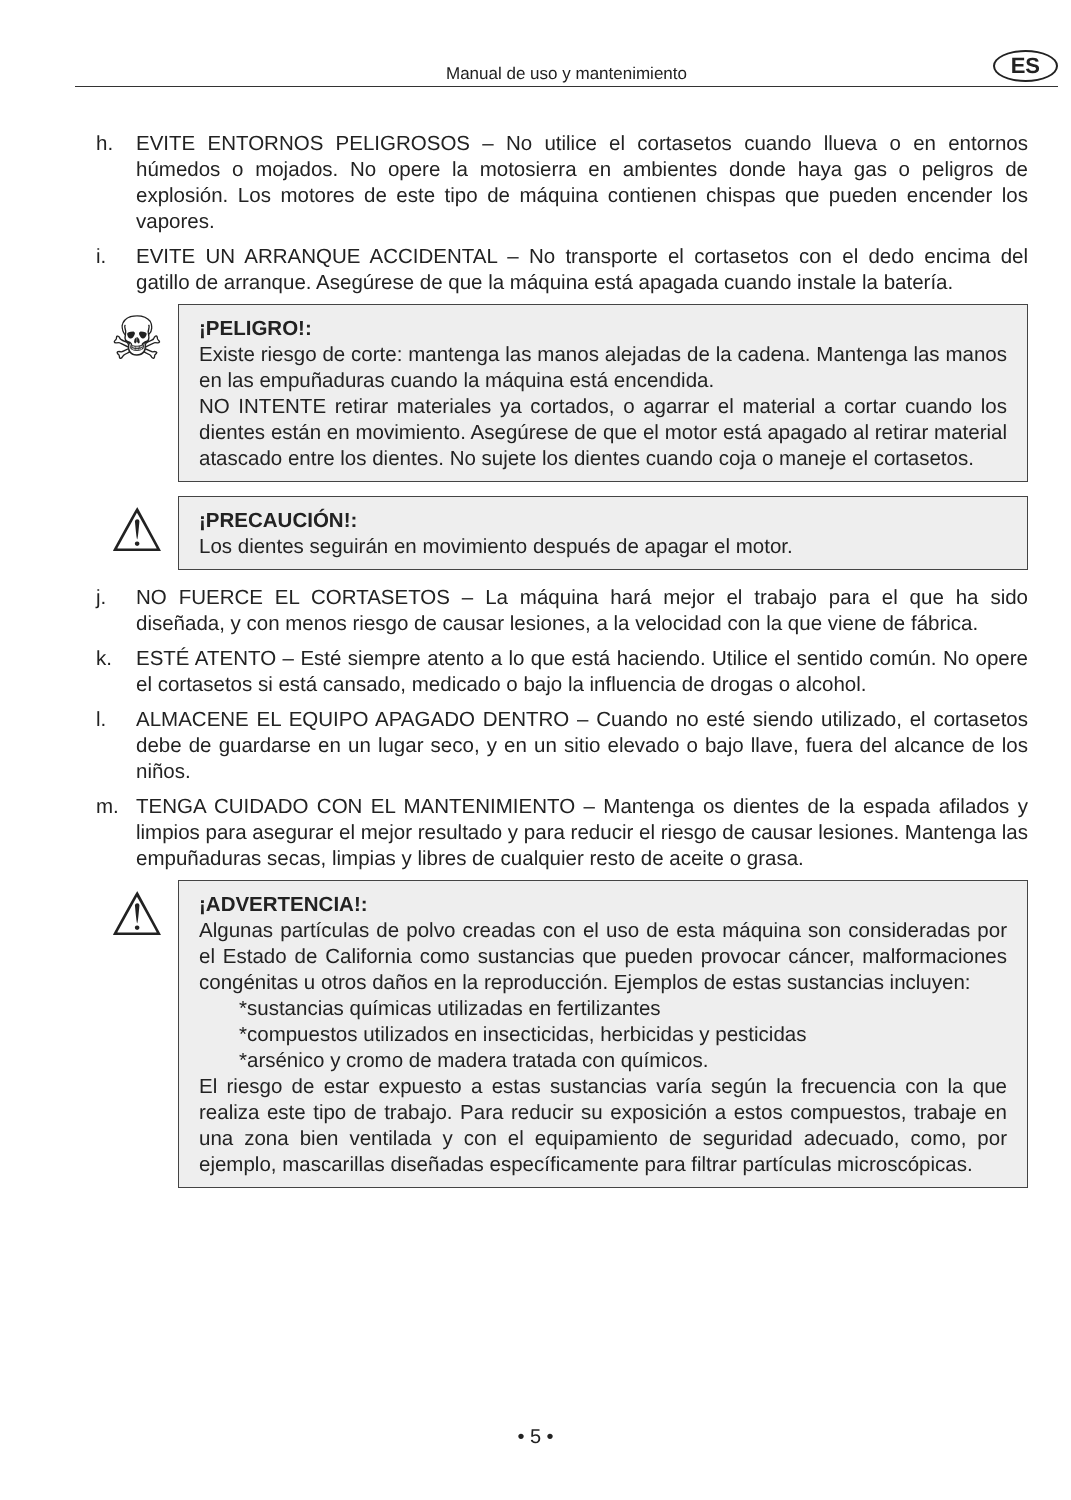Manual de uso y mantenimiento ES
h. EVITE ENTORNOS PELIGROSOS – No utilice el cortasetos cuando llueva o en entornos húmedos o mojados. No opere la motosierra en ambientes donde haya gas o peligros de explosión. Los motores de este tipo de máquina contienen chispas que pueden encender los vapores.
i. EVITE UN ARRANQUE ACCIDENTAL – No transporte el cortasetos con el dedo encima del gatillo de arranque. Asegúrese de que la máquina está apagada cuando instale la batería.
☠
¡PELIGRO!:
Existe riesgo de corte: mantenga las manos alejadas de la cadena. Mantenga las manos en las empuñaduras cuando la máquina está encendida.
NO INTENTE retirar materiales ya cortados, o agarrar el material a cortar cuando los dientes están en movimiento. Asegúrese de que el motor está apagado al retirar material atascado entre los dientes. No sujete los dientes cuando coja o maneje el cortasetos.
⚠
¡PRECAUCIÓN!:
Los dientes seguirán en movimiento después de apagar el motor.
j. NO FUERCE EL CORTASETOS – La máquina hará mejor el trabajo para el que ha sido diseñada, y con menos riesgo de causar lesiones, a la velocidad con la que viene de fábrica.
k. ESTÉ ATENTO – Esté siempre atento a lo que está haciendo. Utilice el sentido común. No opere el cortasetos si está cansado, medicado o bajo la influencia de drogas o alcohol.
l. ALMACENE EL EQUIPO APAGADO DENTRO – Cuando no esté siendo utilizado, el cortasetos debe de guardarse en un lugar seco, y en un sitio elevado o bajo llave, fuera del alcance de los niños.
m. TENGA CUIDADO CON EL MANTENIMIENTO – Mantenga os dientes de la espada afilados y limpios para asegurar el mejor resultado y para reducir el riesgo de causar lesiones. Mantenga las empuñaduras secas, limpias y libres de cualquier resto de aceite o grasa.
⚠
¡ADVERTENCIA!:
Algunas partículas de polvo creadas con el uso de esta máquina son consideradas por el Estado de California como sustancias que pueden provocar cáncer, malformaciones congénitas u otros daños en la reproducción. Ejemplos de estas sustancias incluyen:
*sustancias químicas utilizadas en fertilizantes
*compuestos utilizados en insecticidas, herbicidas y pesticidas
*arsénico y cromo de madera tratada con químicos.
El riesgo de estar expuesto a estas sustancias varía según la frecuencia con la que realiza este tipo de trabajo. Para reducir su exposición a estos compuestos, trabaje en una zona bien ventilada y con el equipamiento de seguridad adecuado, como, por ejemplo, mascarillas diseñadas específicamente para filtrar partículas microscópicas.
• 5 •